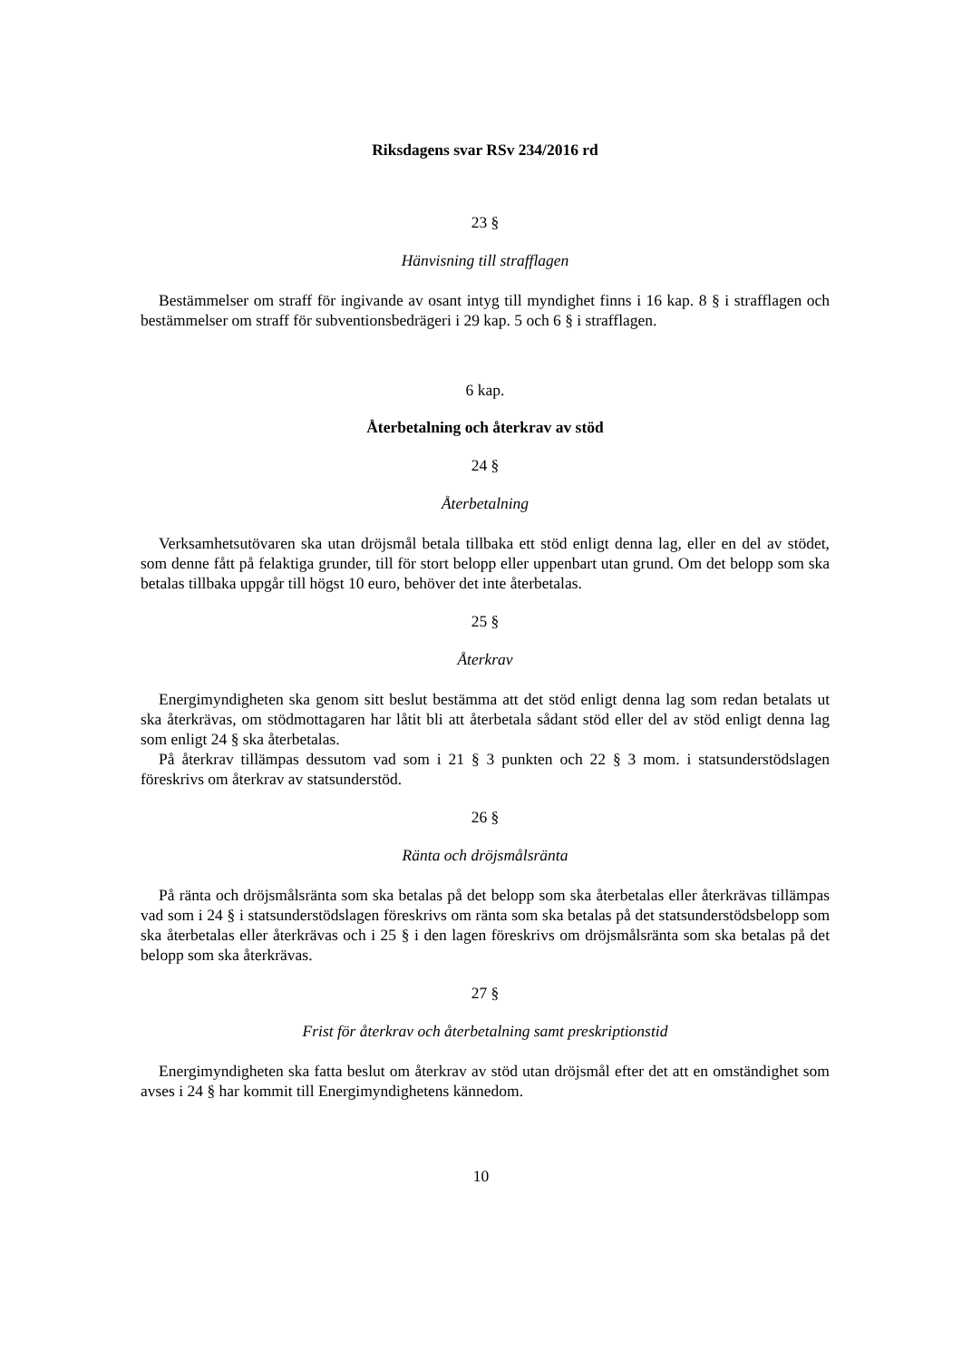Riksdagens svar RSv 234/2016 rd
23 §
Hänvisning till strafflagen
Bestämmelser om straff för ingivande av osant intyg till myndighet finns i 16 kap. 8 § i straff­lagen och bestämmelser om straff för subventionsbedrägeri i 29 kap. 5 och 6 § i strafflagen.
6 kap.
Återbetalning och återkrav av stöd
24 §
Återbetalning
Verksamhetsutövaren ska utan dröjsmål betala tillbaka ett stöd enligt denna lag, eller en del av stödet, som denne fått på felaktiga grunder, till för stort belopp eller uppenbart utan grund. Om det belopp som ska betalas tillbaka uppgår till högst 10 euro, behöver det inte återbetalas.
25 §
Återkrav
Energimyndigheten ska genom sitt beslut bestämma att det stöd enligt denna lag som redan be­talats ut ska återkrävas, om stödmottagaren har låtit bli att återbetala sådant stöd eller del av stöd enligt denna lag som enligt 24 § ska återbetalas.
På återkrav tillämpas dessutom vad som i 21 § 3 punkten och 22 § 3 mom. i statsunderstöds­lagen föreskrivs om återkrav av statsunderstöd.
26 §
Ränta och dröjsmålsränta
På ränta och dröjsmålsränta som ska betalas på det belopp som ska återbetalas eller återkrävas tillämpas vad som i 24 § i statsunderstödslagen föreskrivs om ränta som ska betalas på det stats­understödsbelopp som ska återbetalas eller återkrävas och i 25 § i den lagen föreskrivs om dröjs­målsränta som ska betalas på det belopp som ska återkrävas.
27 §
Frist för återkrav och återbetalning samt preskriptionstid
Energimyndigheten ska fatta beslut om återkrav av stöd utan dröjsmål efter det att en omstän­dighet som avses i 24 § har kommit till Energimyndighetens kännedom.
10